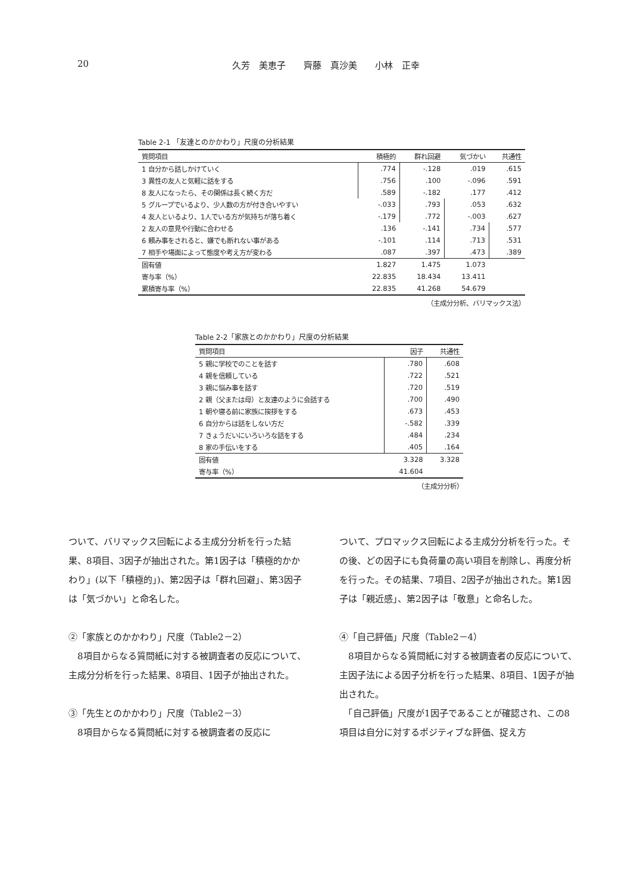20 久芳　美恵子　　齊藤　真沙美　　小林　正幸
Table 2-1 「友達とのかかわり」尺度の分析結果
| 質問項目 | 積極的 | 群れ回避 | 気づかい | 共通性 |
| --- | --- | --- | --- | --- |
| 1 自分から話しかけていく | .774 | -.128 | .019 | .615 |
| 3 異性の友人と気軽に話をする | .756 | .100 | -.096 | .591 |
| 8 友人になったら、その関係は長く続く方だ | .589 | -.182 | .177 | .412 |
| 5 グループでいるより、少人数の方が付き合いやすい | -.033 | .793 | .053 | .632 |
| 4 友人といるより、1人でいる方が気持ちが落ち着く | -.179 | .772 | -.003 | .627 |
| 2 友人の意見や行動に合わせる | .136 | -.141 | .734 | .577 |
| 6 頼み事をされると、嫌でも断れない事がある | -.101 | .114 | .713 | .531 |
| 7 相手や場面によって態度や考え方が変わる | .087 | .397 | .473 | .389 |
| 固有値 | 1.827 | 1.475 | 1.073 | |
| 寄与率（%） | 22.835 | 18.434 | 13.411 | |
| 累積寄与率（%） | 22.835 | 41.268 | 54.679 | |
（主成分分析、バリマックス法）
Table 2-2「家族とのかかわり」尺度の分析結果
| 質問項目 | 因子 | 共通性 |
| --- | --- | --- |
| 5 親に学校でのことを話す | .780 | .608 |
| 4 親を信頼している | .722 | .521 |
| 3 親に悩み事を話す | .720 | .519 |
| 2 親（父または母）と友達のように会話する | .700 | .490 |
| 1 朝や寝る前に家族に挨拶をする | .673 | .453 |
| 6 自分からは話をしない方だ | -.582 | .339 |
| 7 きょうだいにいろいろな話をする | .484 | .234 |
| 8 家の手伝いをする | .405 | .164 |
| 固有値 | 3.328 | 3.328 |
| 寄与率（%） | 41.604 | |
（主成分分析）
ついて、バリマックス回転による主成分分析を行った結果、8項目、3因子が抽出された。第1因子は「積極的かかわり」(以下「積極的」)、第2因子は「群れ回避」、第3因子は「気づかい」と命名した。
②「家族とのかかわり」尺度（Table2－2）
　8項目からなる質問紙に対する被調査者の反応について、主成分分析を行った結果、8項目、1因子が抽出された。
③「先生とのかかわり」尺度（Table2－3）
　8項目からなる質問紙に対する被調査者の反応に
ついて、プロマックス回転による主成分分析を行った。その後、どの因子にも負荷量の高い項目を削除し、再度分析を行った。その結果、7項目、2因子が抽出された。第1因子は「親近感」、第2因子は「敬意」と命名した。
④「自己評価」尺度（Table2－4）
　8項目からなる質問紙に対する被調査者の反応について、主因子法による因子分析を行った結果、8項目、1因子が抽出された。
　「自己評価」尺度が1因子であることが確認され、この8項目は自分に対するポジティブな評価、捉え方